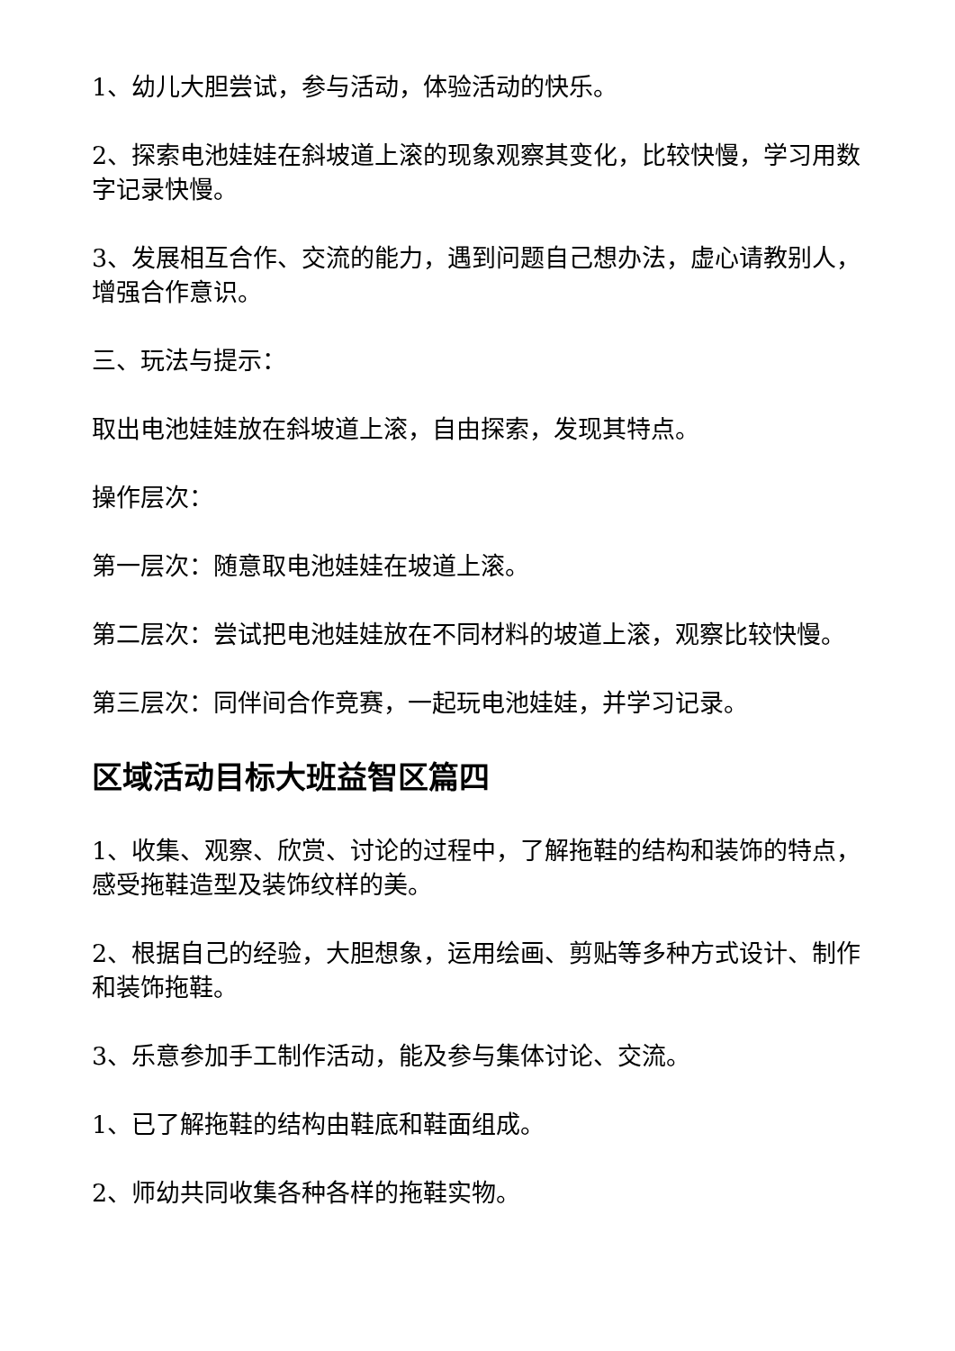1、幼儿大胆尝试，参与活动，体验活动的快乐。
2、探索电池娃娃在斜坡道上滚的现象观察其变化，比较快慢，学习用数字记录快慢。
3、发展相互合作、交流的能力，遇到问题自己想办法，虚心请教别人，增强合作意识。
三、玩法与提示：
取出电池娃娃放在斜坡道上滚，自由探索，发现其特点。
操作层次：
第一层次：随意取电池娃娃在坡道上滚。
第二层次：尝试把电池娃娃放在不同材料的坡道上滚，观察比较快慢。
第三层次：同伴间合作竞赛，一起玩电池娃娃，并学习记录。
区域活动目标大班益智区篇四
1、收集、观察、欣赏、讨论的过程中，了解拖鞋的结构和装饰的特点，感受拖鞋造型及装饰纹样的美。
2、根据自己的经验，大胆想象，运用绘画、剪贴等多种方式设计、制作和装饰拖鞋。
3、乐意参加手工制作活动，能及参与集体讨论、交流。
1、已了解拖鞋的结构由鞋底和鞋面组成。
2、师幼共同收集各种各样的拖鞋实物。